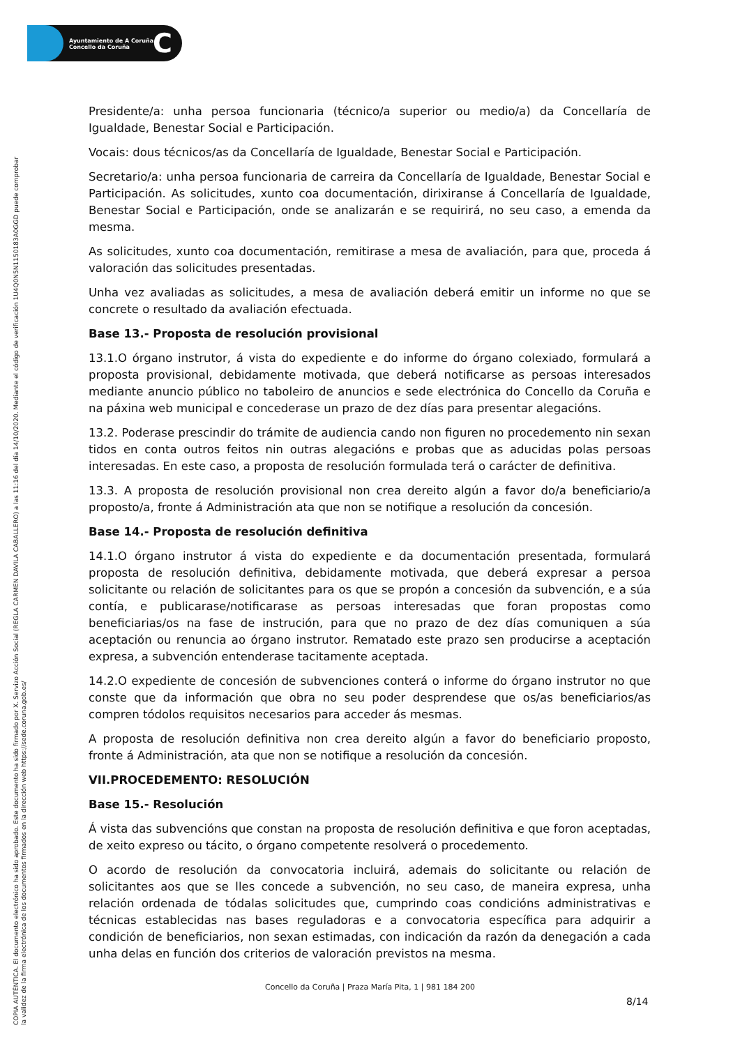Ayuntamiento de A Coruña
Concello da Coruña
C
COPIA AUTÉNTICA. El documento electrónico ha sido aprobado. Este documento ha sido firmado por X. Servizo Acción Social (REGLA CARMEN DAVILA CABALLERO) a las 11:16 del día 14/10/2020. Mediante el código de verificación 1U4Q0N5N1150183A0GGD puede comprobar
la validez de la firma electrónica de los documentos firmados en la dirección web https://sede.coruna.gob.es/
Presidente/a: unha persoa funcionaria (técnico/a superior ou medio/a) da Concellaría de Igualdade, Benestar Social e Participación.
Vocais: dous técnicos/as da Concellaría de Igualdade, Benestar Social e Participación.
Secretario/a: unha persoa funcionaria de carreira da Concellaría de Igualdade, Benestar Social e Participación. As solicitudes, xunto coa documentación, dirixiranse á Concellaría de Igualdade, Benestar Social e Participación, onde se analizarán e se requirirá, no seu caso, a emenda da mesma.
As solicitudes, xunto coa documentación, remitirase a mesa de avaliación, para que, proceda á valoración das solicitudes presentadas.
Unha vez avaliadas as solicitudes, a mesa de avaliación deberá emitir un informe no que se concrete o resultado da avaliación efectuada.
Base 13.- Proposta de resolución provisional
13.1.O órgano instrutor, á vista do expediente e do informe do órgano colexiado, formulará a proposta provisional, debidamente motivada, que deberá notificarse as persoas interesados mediante anuncio público no taboleiro de anuncios e sede electrónica do Concello da Coruña e na páxina web municipal e concederase un prazo de dez días para presentar alegacións.
13.2. Poderase prescindir do trámite de audiencia cando non figuren no procedemento nin sexan tidos en conta outros feitos nin outras alegacións e probas que as aducidas polas persoas interesadas. En este caso, a proposta de resolución formulada terá o carácter de definitiva.
13.3. A proposta de resolución provisional non crea dereito algún a favor do/a beneficiario/a proposto/a, fronte á Administración ata que non se notifique a resolución da concesión.
Base 14.- Proposta de resolución definitiva
14.1.O órgano instrutor á vista do expediente e da documentación presentada, formulará proposta de resolución definitiva, debidamente motivada, que deberá expresar a persoa solicitante ou relación de solicitantes para os que se propón a concesión da subvención, e a súa contía, e publicarase/notificarase as persoas interesadas que foran propostas como beneficiarias/os na fase de instrución, para que no prazo de dez días comuniquen a súa aceptación ou renuncia ao órgano instrutor. Rematado este prazo sen producirse a aceptación expresa, a subvención entenderase tacitamente aceptada.
14.2.O expediente de concesión de subvenciones conterá o informe do órgano instrutor no que conste que da información que obra no seu poder desprendese que os/as beneficiarios/as compren tódolos requisitos necesarios para acceder ás mesmas.
A proposta de resolución definitiva non crea dereito algún a favor do beneficiario proposto, fronte á Administración, ata que non se notifique a resolución da concesión.
VII.PROCEDEMENTO: RESOLUCIÓN
Base 15.- Resolución
Á vista das subvencións que constan na proposta de resolución definitiva e que foron aceptadas, de xeito expreso ou tácito, o órgano competente resolverá o procedemento.
O acordo de resolución da convocatoria incluirá, ademais do solicitante ou relación de solicitantes aos que se lles concede a subvención, no seu caso, de maneira expresa, unha relación ordenada de tódalas solicitudes que, cumprindo coas condicións administrativas e técnicas establecidas nas bases reguladoras e a convocatoria específica para adquirir a condición de beneficiarios, non sexan estimadas, con indicación da razón da denegación a cada unha delas en función dos criterios de valoración previstos na mesma.
Concello da Coruña | Praza María Pita, 1 | 981 184 200
8/14